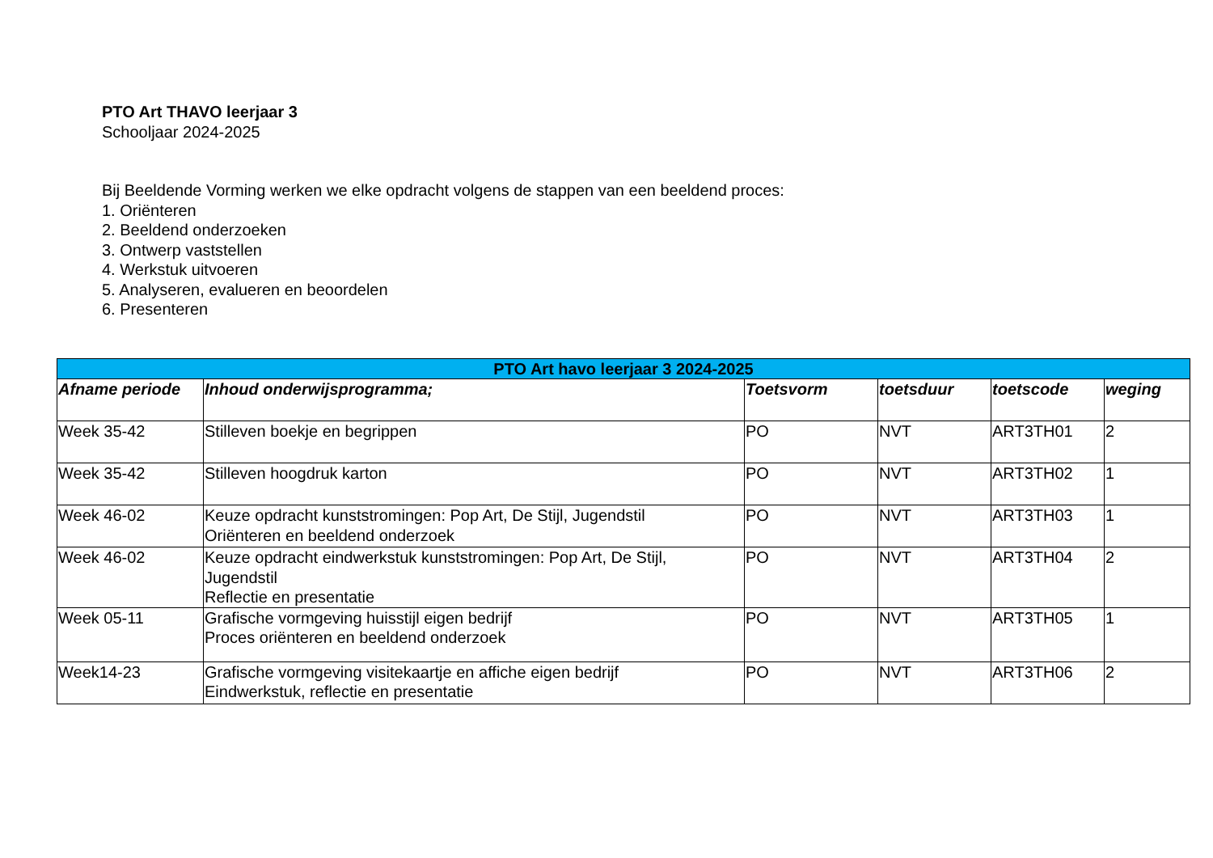PTO Art THAVO leerjaar 3
Schooljaar 2024-2025
Bij Beeldende Vorming werken we elke opdracht volgens de stappen van een beeldend proces:
1. Oriënteren
2. Beeldend onderzoeken
3. Ontwerp vaststellen
4. Werkstuk uitvoeren
5. Analyseren, evalueren en beoordelen
6. Presenteren
| PTO Art havo leerjaar 3 2024-2025 | | | | | |
| --- | --- | --- | --- | --- | --- |
| Afname periode | Inhoud onderwijsprogramma; | Toetsvorm | toetsduur | toetscode | weging |
| Week 35-42 | Stilleven boekje en begrippen | PO | NVT | ART3TH01 | 2 |
| Week 35-42 | Stilleven hoogdruk karton | PO | NVT | ART3TH02 | 1 |
| Week 46-02 | Keuze opdracht kunststromingen: Pop Art, De Stijl, Jugendstil Oriënteren en beeldend onderzoek | PO | NVT | ART3TH03 | 1 |
| Week 46-02 | Keuze opdracht eindwerkstuk kunststromingen: Pop Art, De Stijl, Jugendstil Reflectie en presentatie | PO | NVT | ART3TH04 | 2 |
| Week 05-11 | Grafische vormgeving huisstijl eigen bedrijf Proces oriënteren en beeldend onderzoek | PO | NVT | ART3TH05 | 1 |
| Week14-23 | Grafische vormgeving visitekaartje en affiche eigen bedrijf Eindwerkstuk, reflectie en presentatie | PO | NVT | ART3TH06 | 2 |